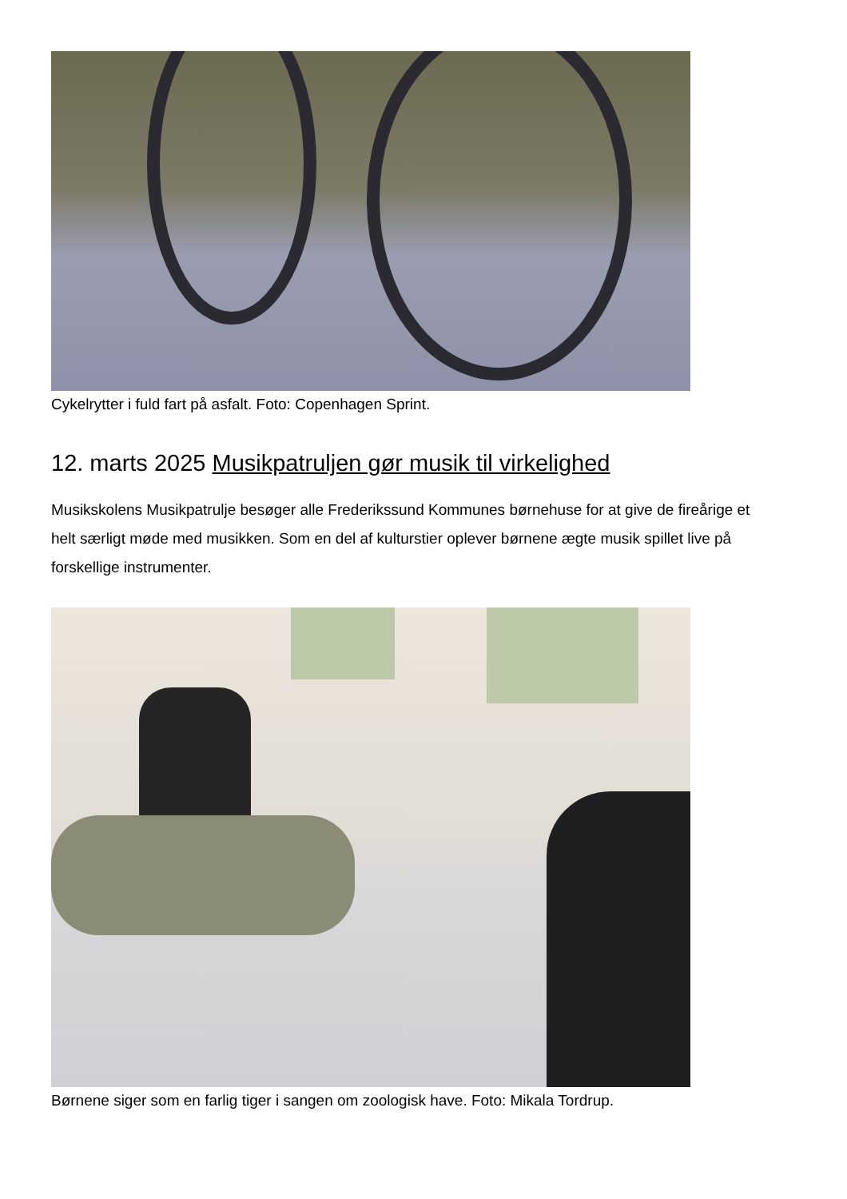Cykelrytter i fuld fart på asfalt. Foto: Copenhagen Sprint.
12. marts 2025 Musikpatruljen gør musik til virkelighed
Musikskolens Musikpatrulje besøger alle Frederikssund Kommunes børnehuse for at give de fireårige et helt særligt møde med musikken. Som en del af kulturstier oplever børnene ægte musik spillet live på forskellige instrumenter.
Børnene siger som en farlig tiger i sangen om zoologisk have. Foto: Mikala Tordrup.